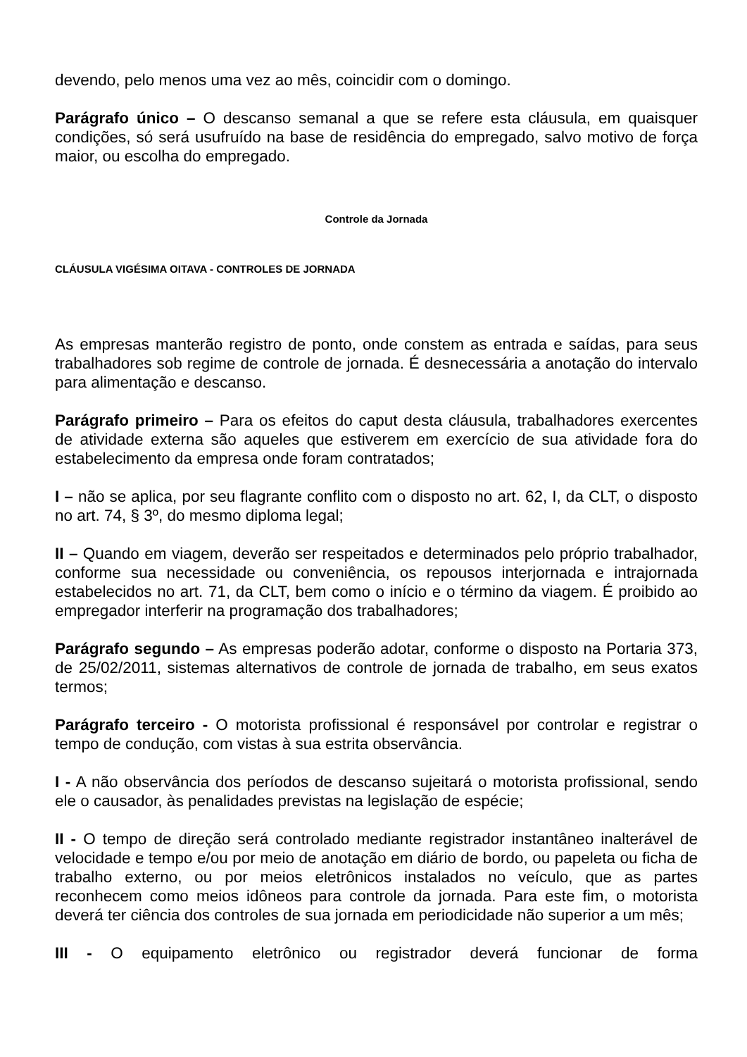devendo, pelo menos uma vez ao mês, coincidir com o domingo.
Parágrafo único – O descanso semanal a que se refere esta cláusula, em quaisquer condições, só será usufruído na base de residência do empregado, salvo motivo de força maior, ou escolha do empregado.
Controle da Jornada
CLÁUSULA VIGÉSIMA OITAVA - CONTROLES DE JORNADA
As empresas manterão registro de ponto, onde constem as entrada e saídas, para seus trabalhadores sob regime de controle de jornada. É desnecessária a anotação do intervalo para alimentação e descanso.
Parágrafo primeiro – Para os efeitos do caput desta cláusula, trabalhadores exercentes de atividade externa são aqueles que estiverem em exercício de sua atividade fora do estabelecimento da empresa onde foram contratados;
I – não se aplica, por seu flagrante conflito com o disposto no art. 62, I, da CLT, o disposto no art. 74, § 3º, do mesmo diploma legal;
II – Quando em viagem, deverão ser respeitados e determinados pelo próprio trabalhador, conforme sua necessidade ou conveniência, os repousos interjornada e intrajornada estabelecidos no art. 71, da CLT, bem como o início e o término da viagem. É proibido ao empregador interferir na programação dos trabalhadores;
Parágrafo segundo – As empresas poderão adotar, conforme o disposto na Portaria 373, de 25/02/2011, sistemas alternativos de controle de jornada de trabalho, em seus exatos termos;
Parágrafo terceiro - O motorista profissional é responsável por controlar e registrar o tempo de condução, com vistas à sua estrita observância.
I - A não observância dos períodos de descanso sujeitará o motorista profissional, sendo ele o causador, às penalidades previstas na legislação de espécie;
II - O tempo de direção será controlado mediante registrador instantâneo inalterável de velocidade e tempo e/ou por meio de anotação em diário de bordo, ou papeleta ou ficha de trabalho externo, ou por meios eletrônicos instalados no veículo, que as partes reconhecem como meios idôneos para controle da jornada. Para este fim, o motorista deverá ter ciência dos controles de sua jornada em periodicidade não superior a um mês;
III - O equipamento eletrônico ou registrador deverá funcionar de forma